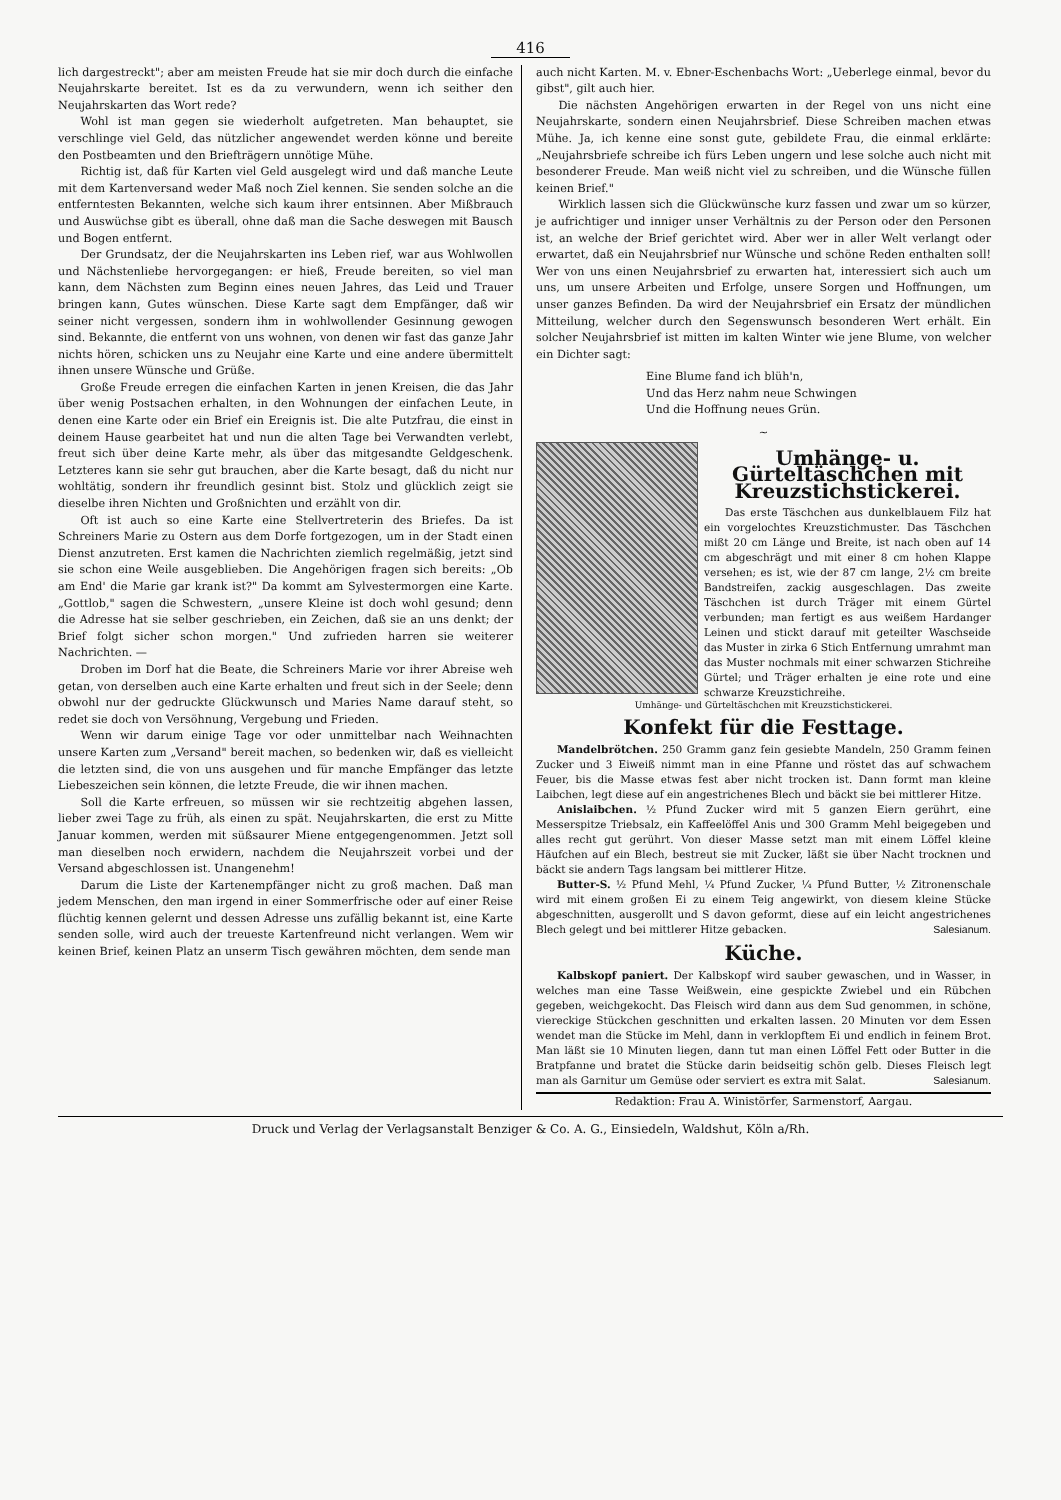416
lich dargestreckt"; aber am meisten Freude hat sie mir doch durch die einfache Neujahrskarte bereitet. Ist es da zu verwundern, wenn ich seither den Neujahrskarten das Wort rede?
Wohl ist man gegen sie wiederholt aufgetreten. Man behauptet, sie verschlinge viel Geld, das nützlicher angewendet werden könne und bereite den Postbeamten und den Briefträgern unnötige Mühe.
Richtig ist, daß für Karten viel Geld ausgelegt wird und daß manche Leute mit dem Kartenversand weder Maß noch Ziel kennen. Sie senden solche an die entferntesten Bekannten, welche sich kaum ihrer entsinnen. Aber Mißbrauch und Auswüchse gibt es überall, ohne daß man die Sache deswegen mit Bausch und Bogen entfernt.
Der Grundsatz, der die Neujahrskarten ins Leben rief, war aus Wohlwollen und Nächstenliebe hervorgegangen: er hieß, Freude bereiten, so viel man kann, dem Nächsten zum Beginn eines neuen Jahres, das Leid und Trauer bringen kann, Gutes wünschen. Diese Karte sagt dem Empfänger, daß wir seiner nicht vergessen, sondern ihm in wohlwollender Gesinnung gewogen sind. Bekannte, die entfernt von uns wohnen, von denen wir fast das ganze Jahr nichts hören, schicken uns zu Neujahr eine Karte und eine andere übermittelt ihnen unsere Wünsche und Grüße.
Große Freude erregen die einfachen Karten in jenen Kreisen, die das Jahr über wenig Postsachen erhalten, in den Wohnungen der einfachen Leute, in denen eine Karte oder ein Brief ein Ereignis ist. Die alte Putzfrau, die einst in deinem Hause gearbeitet hat und nun die alten Tage bei Verwandten verlebt, freut sich über deine Karte mehr, als über das mitgesandte Geldgeschenk. Letzteres kann sie sehr gut brauchen, aber die Karte besagt, daß du nicht nur wohltätig, sondern ihr freundlich gesinnt bist. Stolz und glücklich zeigt sie dieselbe ihren Nichten und Großnichten und erzählt von dir.
Oft ist auch so eine Karte eine Stellvertreterin des Briefes. Da ist Schreiners Marie zu Ostern aus dem Dorfe fortgezogen, um in der Stadt einen Dienst anzutreten. Erst kamen die Nachrichten ziemlich regelmäßig, jetzt sind sie schon eine Weile ausgeblieben. Die Angehörigen fragen sich bereits: „Ob am End' die Marie gar krank ist?" Da kommt am Sylvestermorgen eine Karte. „Gottlob," sagen die Schwestern, „unsere Kleine ist doch wohl gesund; denn die Adresse hat sie selber geschrieben, ein Zeichen, daß sie an uns denkt; der Brief folgt sicher schon morgen." Und zufrieden harren sie weiterer Nachrichten. —
Droben im Dorf hat die Beate, die Schreiners Marie vor ihrer Abreise weh getan, von derselben auch eine Karte erhalten und freut sich in der Seele; denn obwohl nur der gedruckte Glückwunsch und Maries Name darauf steht, so redet sie doch von Versöhnung, Vergebung und Frieden.
Wenn wir darum einige Tage vor oder unmittelbar nach Weihnachten unsere Karten zum „Versand" bereit machen, so bedenken wir, daß es vielleicht die letzten sind, die von uns ausgehen und für manche Empfänger das letzte Liebeszeichen sein können, die letzte Freude, die wir ihnen machen.
Soll die Karte erfreuen, so müssen wir sie rechtzeitig abgehen lassen, lieber zwei Tage zu früh, als einen zu spät. Neujahrskarten, die erst zu Mitte Januar kommen, werden mit süßsaurer Miene entgegengenommen. Jetzt soll man dieselben noch erwidern, nachdem die Neujahrszeit vorbei und der Versand abgeschlossen ist. Unangenehm!
Darum die Liste der Kartenempfänger nicht zu groß machen. Daß man jedem Menschen, den man irgend in einer Sommerfrische oder auf einer Reise flüchtig kennen gelernt und dessen Adresse uns zufällig bekannt ist, eine Karte senden solle, wird auch der treueste Kartenfreund nicht verlangen. Wem wir keinen Brief, keinen Platz an unserm Tisch gewähren möchten, dem sende man
auch nicht Karten. M. v. Ebner-Eschenbachs Wort: „Ueberlege einmal, bevor du gibst", gilt auch hier.
Die nächsten Angehörigen erwarten in der Regel von uns nicht eine Neujahrskarte, sondern einen Neujahrsbrief. Diese Schreiben machen etwas Mühe. Ja, ich kenne eine sonst gute, gebildete Frau, die einmal erklärte: „Neujahrsbriefe schreibe ich fürs Leben ungern und lese solche auch nicht mit besonderer Freude. Man weiß nicht viel zu schreiben, und die Wünsche füllen keinen Brief."
Wirklich lassen sich die Glückwünsche kurz fassen und zwar um so kürzer, je aufrichtiger und inniger unser Verhältnis zu der Person oder den Personen ist, an welche der Brief gerichtet wird. Aber wer in aller Welt verlangt oder erwartet, daß ein Neujahrsbrief nur Wünsche und schöne Reden enthalten soll! Wer von uns einen Neujahrsbrief zu erwarten hat, interessiert sich auch um uns, um unsere Arbeiten und Erfolge, unsere Sorgen und Hoffnungen, um unser ganzes Befinden. Da wird der Neujahrsbrief ein Ersatz der mündlichen Mitteilung, welcher durch den Segenswunsch besonderen Wert erhält. Ein solcher Neujahrsbrief ist mitten im kalten Winter wie jene Blume, von welcher ein Dichter sagt:
Eine Blume fand ich blüh'n,
Und das Herz nahm neue Schwingen
Und die Hoffnung neues Grün.
~
Umhänge- u. Gürteltäschchen mit Kreuzstichstickerei.
Das erste Täschchen aus dunkelblauem Filz hat ein vorgelochtes Kreuzstichmuster. Das Täschchen mißt 20 cm Länge und Breite, ist nach oben auf 14 cm abgeschrägt und mit einer 8 cm hohen Klappe versehen; es ist, wie der 87 cm lange, 2½ cm breite Bandstreifen, zackig ausgeschlagen. Das zweite Täschchen ist durch Träger mit einem Gürtel verbunden; man fertigt es aus weißem Hardanger Leinen und stickt darauf mit geteilter Waschseide das Muster in zirka 6 Stich Entfernung umrahmt man das Muster nochmals mit einer schwarzen Stichreihe Gürtel; und Träger erhalten je eine rote und eine schwarze Kreuzstichreihe.
Umhänge- und Gürteltäschchen mit Kreuzstichstickerei.
Konfekt für die Festtage.
Mandelbrötchen. 250 Gramm ganz fein gesiebte Mandeln, 250 Gramm feinen Zucker und 3 Eiweiß nimmt man in eine Pfanne und röstet das auf schwachem Feuer, bis die Masse etwas fest aber nicht trocken ist. Dann formt man kleine Laibchen, legt diese auf ein angestrichenes Blech und bäckt sie bei mittlerer Hitze.
Anislaibchen. ½ Pfund Zucker wird mit 5 ganzen Eiern gerührt, eine Messerspitze Triebsalz, ein Kaffeelöffel Anis und 300 Gramm Mehl beigegeben und alles recht gut gerührt. Von dieser Masse setzt man mit einem Löffel kleine Häufchen auf ein Blech, bestreut sie mit Zucker, läßt sie über Nacht trocknen und bäckt sie andern Tags langsam bei mittlerer Hitze.
Butter-S. ½ Pfund Mehl, ¼ Pfund Zucker, ¼ Pfund Butter, ½ Zitronenschale wird mit einem großen Ei zu einem Teig angewirkt, von diesem kleine Stücke abgeschnitten, ausgerollt und S davon geformt, diese auf ein leicht angestrichenes Blech gelegt und bei mittlerer Hitze gebacken. Salesianum.
Küche.
Kalbskopf paniert. Der Kalbskopf wird sauber gewaschen, und in Wasser, in welches man eine Tasse Weißwein, eine gespickte Zwiebel und ein Rübchen gegeben, weichgekocht. Das Fleisch wird dann aus dem Sud genommen, in schöne, viereckige Stückchen geschnitten und erkalten lassen. 20 Minuten vor dem Essen wendet man die Stücke im Mehl, dann in verklopftem Ei und endlich in feinem Brot. Man läßt sie 10 Minuten liegen, dann tut man einen Löffel Fett oder Butter in die Bratpfanne und bratet die Stücke darin beidseitig schön gelb. Dieses Fleisch legt man als Garnitur um Gemüse oder serviert es extra mit Salat. Salesianum.
Redaktion: Frau A. Winistörfer, Sarmenstorf, Aargau.
Druck und Verlag der Verlagsanstalt Benziger & Co. A. G., Einsiedeln, Waldshut, Köln a/Rh.